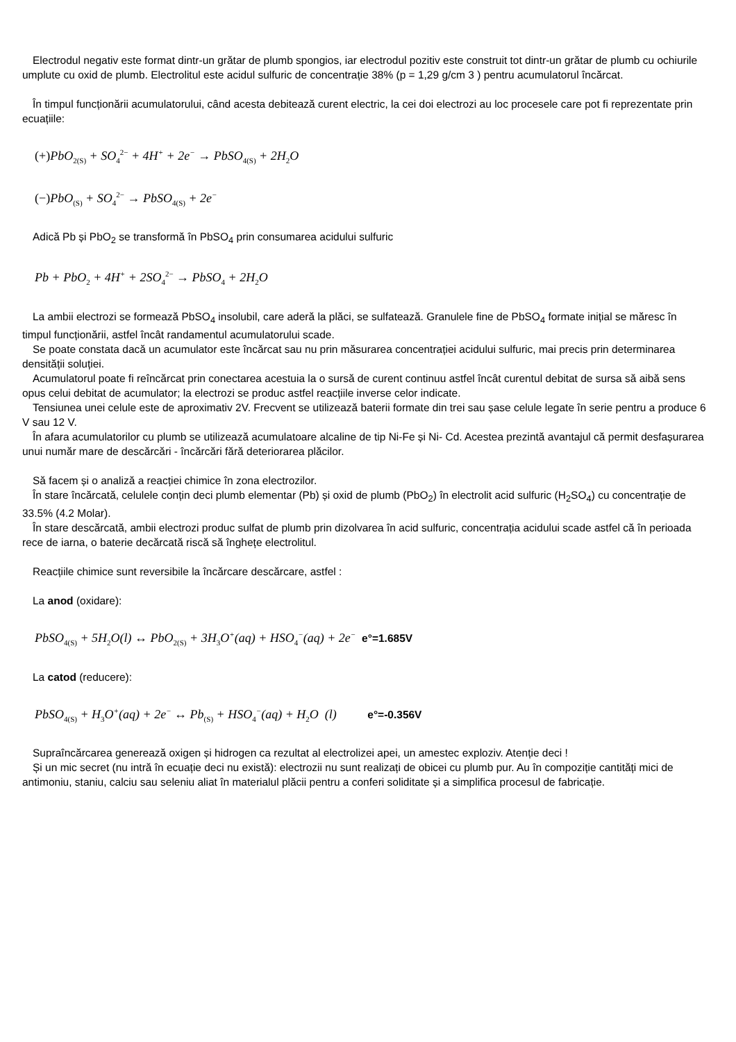Electrodul negativ este format dintr-un grătar de plumb spongios, iar electrodul pozitiv este construit tot dintr-un grătar de plumb cu ochiurile umplute cu oxid de plumb. Electrolitul este acidul sulfuric de concentrație 38% (p = 1,29 g/cm 3 ) pentru acumulatorul încărcat.
În timpul funcționării acumulatorului, când acesta debitează curent electric, la cei doi electrozi au loc procesele care pot fi reprezentate prin ecuațiile:
(+) PbO<sub>2(S)</sub> + SO<sub>4</sub><sup>2−</sup> + 4H<sup>+</sup> + 2e<sup>−</sup> → PbSO<sub>4(S)</sub> + 2H<sub>2</sub>O
(−) PbO<sub>(S)</sub> + SO<sub>4</sub><sup>2−</sup> → PbSO<sub>4(S)</sub> + 2e<sup>−</sup>
Adică Pb și PbO<sub>2</sub> se transformă în PbSO<sub>4</sub> prin consumarea acidului sulfuric
Pb + PbO<sub>2</sub> + 4H<sup>+</sup> + 2SO<sub>4</sub><sup>2−</sup> → PbSO<sub>4</sub> + 2H<sub>2</sub>O
La ambii electrozi se formează PbSO<sub>4</sub> insolubil, care aderă la plăci, se sulfatează. Granulele fine de PbSO<sub>4</sub> formate inițial se măresc în timpul funcționării, astfel încât randamentul acumulatorului scade.
Se poate constata dacă un acumulator este încărcat sau nu prin măsurarea concentrației acidului sulfuric, mai precis prin determinarea densității soluției.
Acumulatorul poate fi reîncărcat prin conectarea acestuia la o sursă de curent continuu astfel încât curentul debitat de sursa să aibă sens opus celui debitat de acumulator; la electrozi se produc astfel reacțiile inverse celor indicate.
Tensiunea unei celule este de aproximativ 2V. Frecvent se utilizează baterii formate din trei sau șase celule legate în serie pentru a produce 6 V sau 12 V.
În afara acumulatorilor cu plumb se utilizează acumulatoare alcaline de tip Ni-Fe și Ni- Cd. Acestea prezintă avantajul că permit desfașurarea unui număr mare de descărcări - încărcări fără deteriorarea plăcilor.
Să facem și o analiză a reacției chimice în zona electrozilor.
În stare încărcată, celulele conțin deci plumb elementar (Pb) și oxid de plumb (PbO<sub>2</sub>) în electrolit acid sulfuric (H<sub>2</sub>SO<sub>4</sub>) cu concentrație de 33.5% (4.2 Molar).
În stare descărcată, ambii electrozi produc sulfat de plumb prin dizolvarea în acid sulfuric, concentrația acidului scade astfel că în perioada rece de iarna, o baterie decărcată riscă să înghețe electrolitul.
Reacțiile chimice sunt reversibile la încărcare descărcare, astfel :
La anod (oxidare):
PbSO<sub>4(S)</sub> + 5H<sub>2</sub>O(l) ↔ PbO<sub>2(S)</sub> + 3H<sub>3</sub>O<sup>+</sup>(aq) + HSO<sub>4</sub><sup>−</sup>(aq) + 2e<sup>−</sup> e°=1.685V
La catod (reducere):
PbSO<sub>4(S)</sub> + H<sub>3</sub>O<sup>+</sup>(aq) + 2e<sup>−</sup> ↔ Pb<sub>(S)</sub> + HSO<sub>4</sub><sup>−</sup>(aq) + H<sub>2</sub>O (l) e°=-0.356V
Supraîncărcarea generează oxigen și hidrogen ca rezultat al electrolizei apei, un amestec exploziv. Atenție deci !
Și un mic secret (nu intră în ecuație deci nu există): electrozii nu sunt realizați de obicei cu plumb pur. Au în compoziție cantități mici de antimoniu, staniu, calciu sau seleniu aliat în materialul plăcii pentru a conferi soliditate și a simplifica procesul de fabricație.